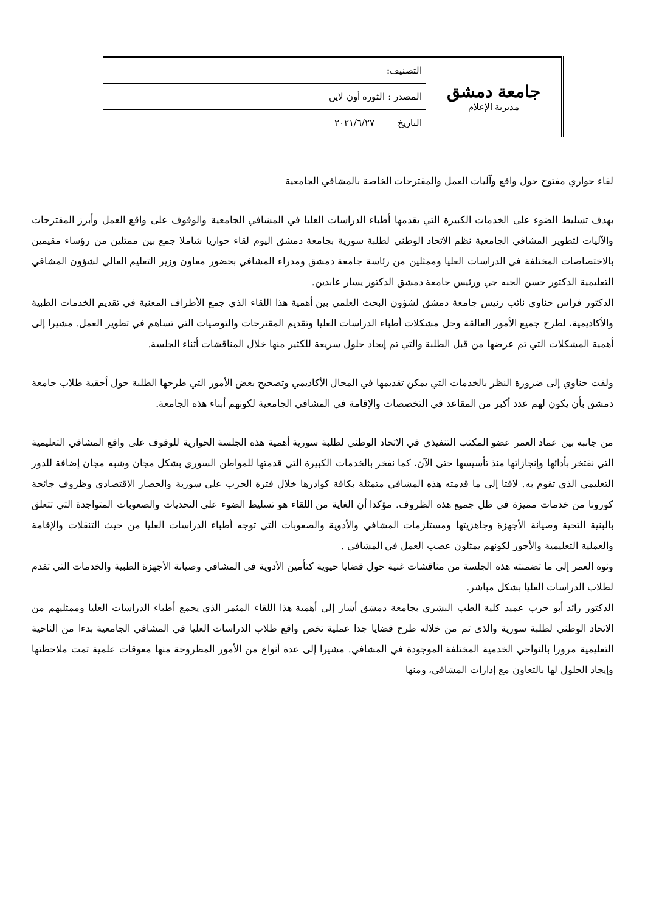| جامعة دمشق مديرية الإعلام | التصنيف: |
| | المصدر : الثورة أون لاين |
| | التاريخ ٢٠٢١/٦/٢٧ |
لقاء حواري مفتوح حول واقع وآليات العمل والمقترحات الخاصة بالمشافي الجامعية
بهدف تسليط الضوء على الخدمات الكبيرة التي يقدمها أطباء الدراسات العليا في المشافي الجامعية والوقوف على واقع العمل وأبرز المقترحات والآليات لتطوير المشافي الجامعية نظم الاتحاد الوطني لطلبة سورية بجامعة دمشق اليوم لقاء حواريا شاملا جمع بين ممثلين من رؤساء مقيمين بالاختصاصات المختلفة في الدراسات العليا وممثلين من رئاسة جامعة دمشق ومدراء المشافي بحضور معاون وزير التعليم العالي لشؤون المشافي التعليمية الدكتور حسن الجبه جي ورئيس جامعة دمشق الدكتور يسار عابدين.
الدكتور فراس حناوي نائب رئيس جامعة دمشق لشؤون البحث العلمي بين أهمية هذا اللقاء الذي جمع الأطراف المعنية في تقديم الخدمات الطبية والأكاديمية، لطرح جميع الأمور العالقة وحل مشكلات أطباء الدراسات العليا وتقديم المقترحات والتوصيات التي تساهم في تطوير العمل. مشيرا إلى أهمية المشكلات التي تم عرضها من قبل الطلبة والتي تم إيجاد حلول سريعة للكثير منها خلال المناقشات أثناء الجلسة.
ولفت حناوي إلى ضرورة النظر بالخدمات التي يمكن تقديمها في المجال الأكاديمي وتصحيح بعض الأمور التي طرحها الطلبة حول أحقية طلاب جامعة دمشق بأن يكون لهم عدد أكبر من المقاعد في التخصصات والإقامة في المشافي الجامعية لكونهم أبناء هذه الجامعة.
من جانبه بين عماد العمر عضو المكتب التنفيذي في الاتحاد الوطني لطلبة سورية أهمية هذه الجلسة الحوارية للوقوف على واقع المشافي التعليمية التي نفتخر بأدائها وإنجازاتها منذ تأسيسها حتى الآن، كما نفخر بالخدمات الكبيرة التي قدمتها للمواطن السوري بشكل مجان وشبه مجان إضافة للدور التعليمي الذي تقوم به. لافتا إلى ما قدمته هذه المشافي متمثلة بكافة كوادرها خلال فترة الحرب على سورية والحصار الاقتصادي وظروف جائحة كورونا من خدمات مميزة في ظل جميع هذه الظروف. مؤكدا أن الغاية من اللقاء هو تسليط الضوء على التحديات والصعوبات المتواجدة التي تتعلق بالبنية التحية وصيانة الأجهزة وجاهزيتها ومستلزمات المشافي والأدوية والصعوبات التي توجه أطباء الدراسات العليا من حيث التنقلات والإقامة والعملية التعليمية والأجور لكونهم يمثلون عصب العمل في المشافي .
ونوه العمر إلى ما تضمنته هذه الجلسة من مناقشات غنية حول قضايا حيوية كتأمين الأدوية في المشافي وصيانة الأجهزة الطبية والخدمات التي تقدم لطلاب الدراسات العليا بشكل مباشر.
الدكتور رائد أبو حرب عميد كلية الطب البشري بجامعة دمشق أشار إلى أهمية هذا اللقاء المثمر الذي يجمع أطباء الدراسات العليا وممثليهم من الاتحاد الوطني لطلبة سورية والذي تم من خلاله طرح قضايا جدا عملية تخص واقع طلاب الدراسات العليا في المشافي الجامعية بدءا من الناحية التعليمية مرورا بالنواحي الخدمية المختلفة الموجودة في المشافي. مشيرا إلى عدة أنواع من الأمور المطروحة منها معوقات علمية تمت ملاحظتها وإيجاد الحلول لها بالتعاون مع إدارات المشافي، ومنها